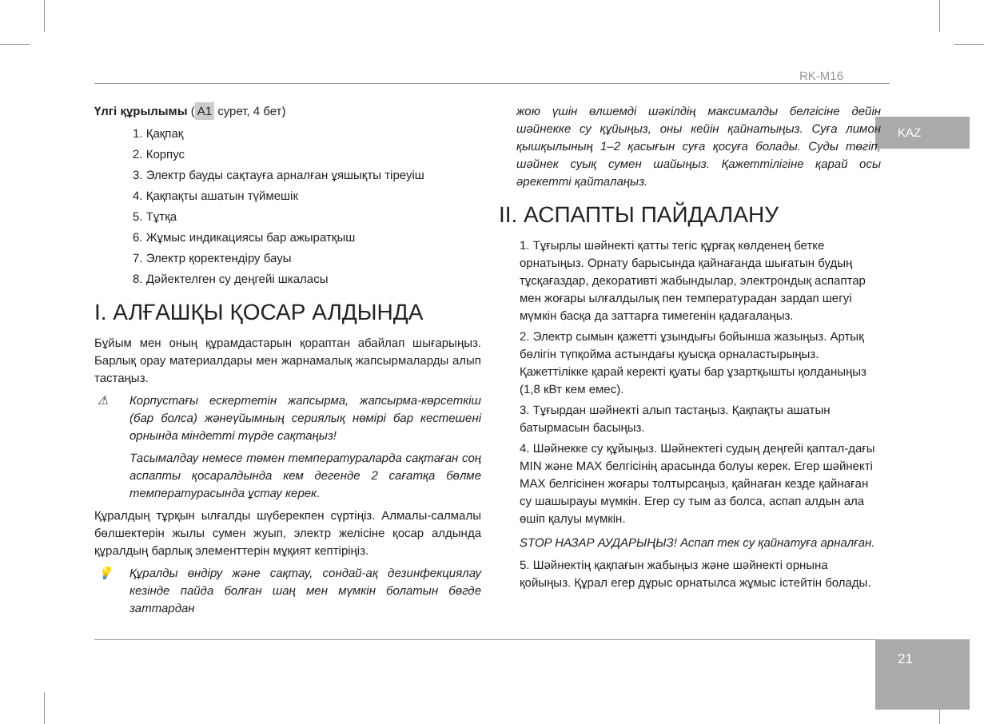RK-M16
KAZ
Үлгі құрылымы (A1 сурет, 4 бет)
1. Қақпақ
2. Корпус
3. Электр бауды сақтауға арналған ұяшықты тіреуіш
4. Қақпақты ашатын түймешік
5. Тұтқа
6. Жұмыс индикациясы бар ажыратқыш
7. Электр қоректендіру бауы
8. Дәйектелген су деңгейі шкаласы
I. АЛҒАШҚЫ ҚОСАР АЛДЫНДА
Бұйым мен оның құрамдастарын қораптан абайлап шығарыңыз. Барлық орау материалдары мен жарнамалық жапсырмаларды алып тастаңыз.
⚠ Корпустағы ескертетін жапсырма, жапсырма-көрсеткіш (бар болса) жәнеүйымның сериялық нөмірі бар кестешені орнында міндетті түрде сақтаңыз!
Тасымалдау немесе төмен температураларда сақтаған соң аспапты қосаралдында кем дегенде 2 сағатқа бөлме температурасында ұстау керек.
Құралдың тұрқын ылғалды шүберекпен сүртіңіз. Алмалы-салмалы бөлшектерін жылы сумен жуып, электр желісіне қосар алдында құралдың барлық элементтерін мұқият кептіріңіз.
💡 Құралды өндіру және сақтау, сондай-ақ дезинфекциялау кезінде пайда болған шаң мен мүмкін болатын бөгде заттардан
жою үшін өлшемді шәкілдің максималды белгісіне дейін шәйнекке су құйыңыз, оны кейін қайнатыңыз. Суға лимон қышқылының 1–2 қасығын суға қосуға болады. Суды төгіп, шәйнек суық сумен шайыңыз. Қажеттілігіне қарай осы әрекетті қайталаңыз.
II. АСПАПТЫ ПАЙДАЛАНУ
1. Тұғырлы шәйнекті қатты тегіс құрғақ көлденең бетке орнатыңыз. Орнату барысында қайнағанда шығатын будың тұсқағаздар, декоративті жабындылар, электрондық аспаптар мен жоғары ылғалдылық пен температурадан зардап шегуі мүмкін басқа да заттарға тимегенін қадағалаңыз.
2. Электр сымын қажетті ұзындығы бойынша жазыңыз. Артық бөлігін түпқойма астындағы қуысқа орналастырыңыз. Қажеттілікке қарай керекті қуаты бар ұзартқышты қолданыңыз (1,8 кВт кем емес).
3. Тұғырдан шәйнекті алып тастаңыз. Қақпақты ашатын батырмасын басыңыз.
4. Шәйнекке су құйыңыз. Шәйнектегі судың деңгейі қаптал-дағы MIN және MAX белгісінің арасында болуы керек. Егер шәйнекті MAX белгісінен жоғары толтырсаңыз, қайнаған кезде қайнаған су шашырауы мүмкін. Егер су тым аз болса, аспап алдын ала өшіп қалуы мүмкін.
STOP НАЗАР АУДАРЫҢЫЗ! Аспап тек су қайнатуға арналған.
5. Шәйнектің қақпағын жабыңыз және шәйнекті орнына қойыңыз. Құрал егер дұрыс орнатылса жұмыс істейтін болады.
21